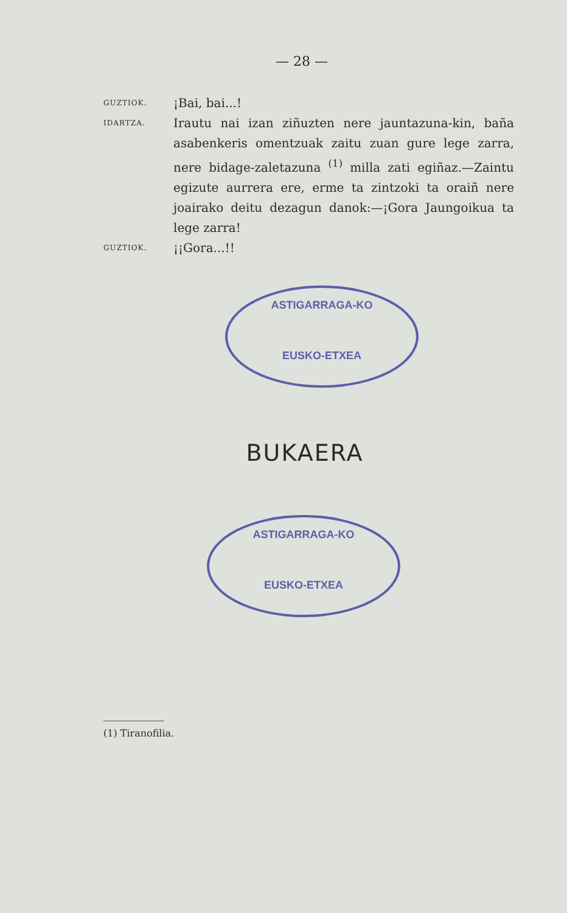— 28 —
GUZTIOK. ¡Bai, bai...!
IDARTZA. Irautu nai izan ziñuzten nere jauntazuna-kin, baña asabenkeris omentzuak zaitu zuan gure lege zarra, nere bidage-zaletazuna <sup>(1)</sup> milla zati egiñaz.—Zaintu egizute aurrera ere, erme ta zintzoki ta oraiñ nere joairako deitu dezagun danok:—¡Gora Jaungoikua ta lege zarra!
GUZTIOK. ¡¡Gora...!!
ASTIGARRAGA-KO
EUSKO-ETXEA
BUKAERA
ASTIGARRAGA-KO
EUSKO-ETXEA
(1) Tiranofilia.